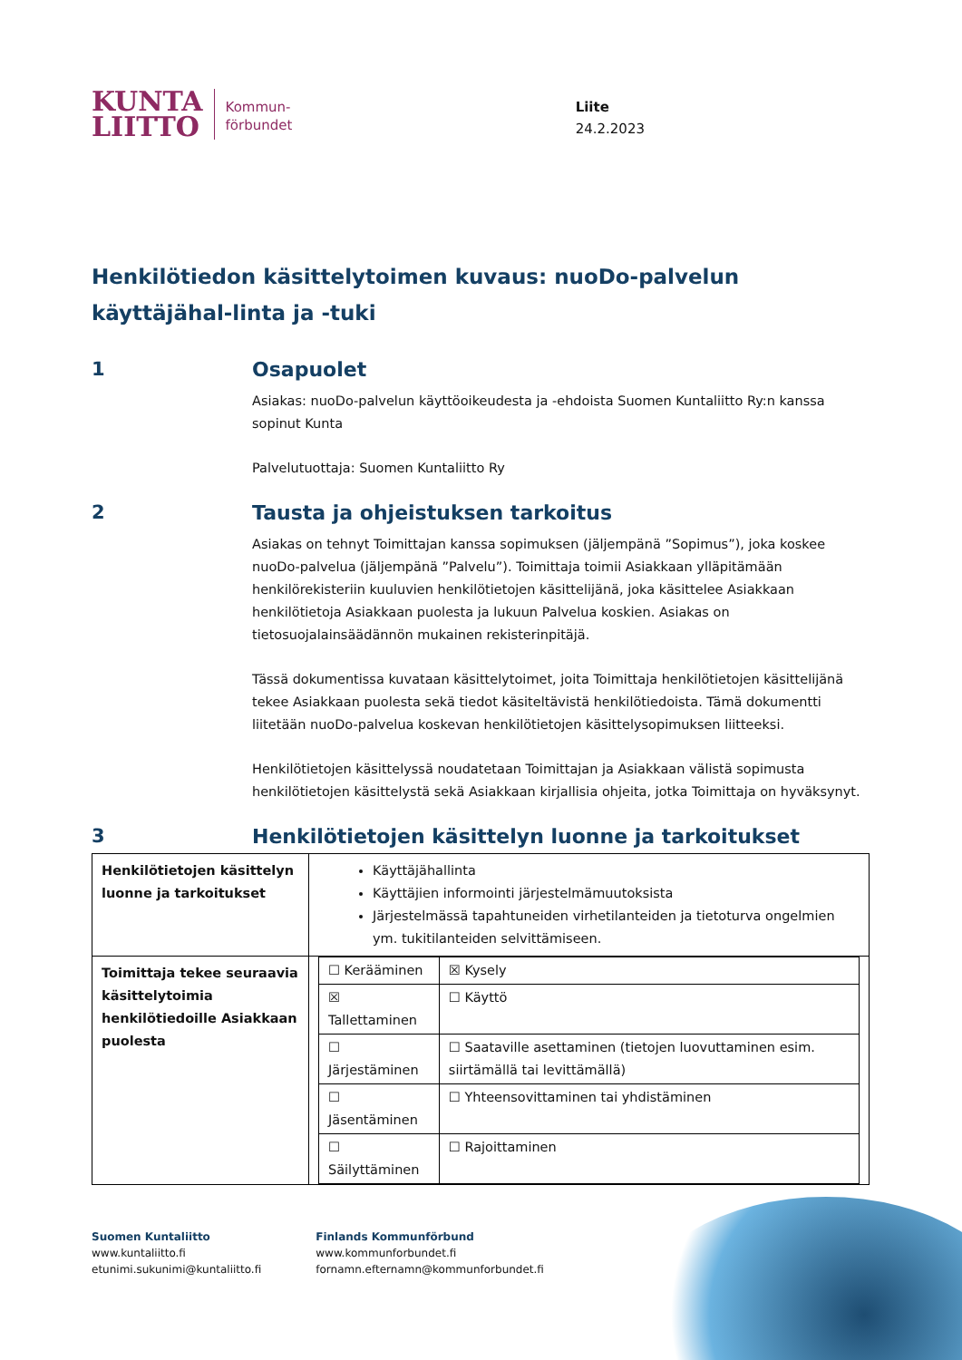KUNTA
LIITTO
Kommun-
förbundet
Liite
24.2.2023
Henkilötiedon käsittelytoimen kuvaus: nuoDo-palvelun käyttäjähal-linta ja -tuki
1
Osapuolet
Asiakas: nuoDo-palvelun käyttöoikeudesta ja -ehdoista Suomen Kuntaliitto Ry:n kanssa sopinut Kunta
Palvelutuottaja: Suomen Kuntaliitto Ry
2
Tausta ja ohjeistuksen tarkoitus
Asiakas on tehnyt Toimittajan kanssa sopimuksen (jäljempänä ”Sopimus”), joka koskee nuoDo-palvelua (jäljempänä ”Palvelu”). Toimittaja toimii Asiakkaan ylläpitämään henkilörekisteriin kuuluvien henkilötietojen käsittelijänä, joka käsittelee Asiakkaan henkilötietoja Asiakkaan puolesta ja lukuun Palvelua koskien. Asiakas on tietosuojalainsäädännön mukainen rekisterinpitäjä.
Tässä dokumentissa kuvataan käsittelytoimet, joita Toimittaja henkilötietojen käsittelijänä tekee Asiakkaan puolesta sekä tiedot käsiteltävistä henkilötiedoista. Tämä dokumentti liitetään nuoDo-palvelua koskevan henkilötietojen käsittelysopimuksen liitteeksi.
Henkilötietojen käsittelyssä noudatetaan Toimittajan ja Asiakkaan välistä sopimusta henkilötietojen käsittelystä sekä Asiakkaan kirjallisia ohjeita, jotka Toimittaja on hyväksynyt.
3
Henkilötietojen käsittelyn luonne ja tarkoitukset
| Henkilötietojen käsittelyn luonne ja tarkoitukset | Käyttäjähallinta Käyttäjien informointi järjestelmämuutoksista Järjestelmässä tapahtuneiden virhetilanteiden ja tietoturva ongelmien ym. tukitilanteiden selvittämiseen. |
| Toimittaja tekee seuraavia käsittelytoimia henkilötiedoille Asiakkaan puolesta | / ☐ Kerääminen / ☒ Kysely / / ☒ Tallettaminen / ☐ Käyttö / / ☐ Järjestäminen / ☐ Saataville asettaminen (tietojen luovuttaminen esim. siirtämällä tai levittämällä) / / ☐ Jäsentäminen / ☐ Yhteensovittaminen tai yhdistäminen / / ☐ Säilyttäminen / ☐ Rajoittaminen / |
Suomen Kuntaliitto
www.kuntaliitto.fi
etunimi.sukunimi@kuntaliitto.fi
Finlands Kommunförbund
www.kommunforbundet.fi
fornamn.efternamn@kommunforbundet.fi